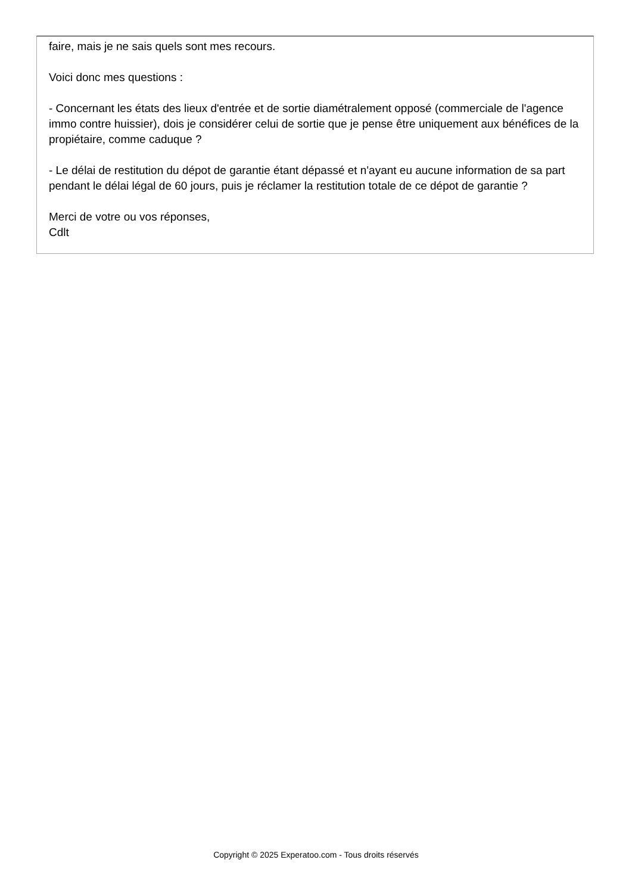faire, mais je ne sais quels sont mes recours.
Voici donc mes questions :
- Concernant les états des lieux d'entrée et de sortie diamétralement opposé (commerciale de l'agence immo contre huissier), dois je considérer celui de sortie que je pense être uniquement aux bénéfices de la propiétaire, comme caduque ?
- Le délai de restitution du dépot de garantie étant dépassé et n'ayant eu aucune information de sa part pendant le délai légal de 60 jours, puis je réclamer la restitution totale de ce dépot de garantie ?
Merci de votre ou vos réponses,
Cdlt
Copyright © 2025 Experatoo.com - Tous droits réservés